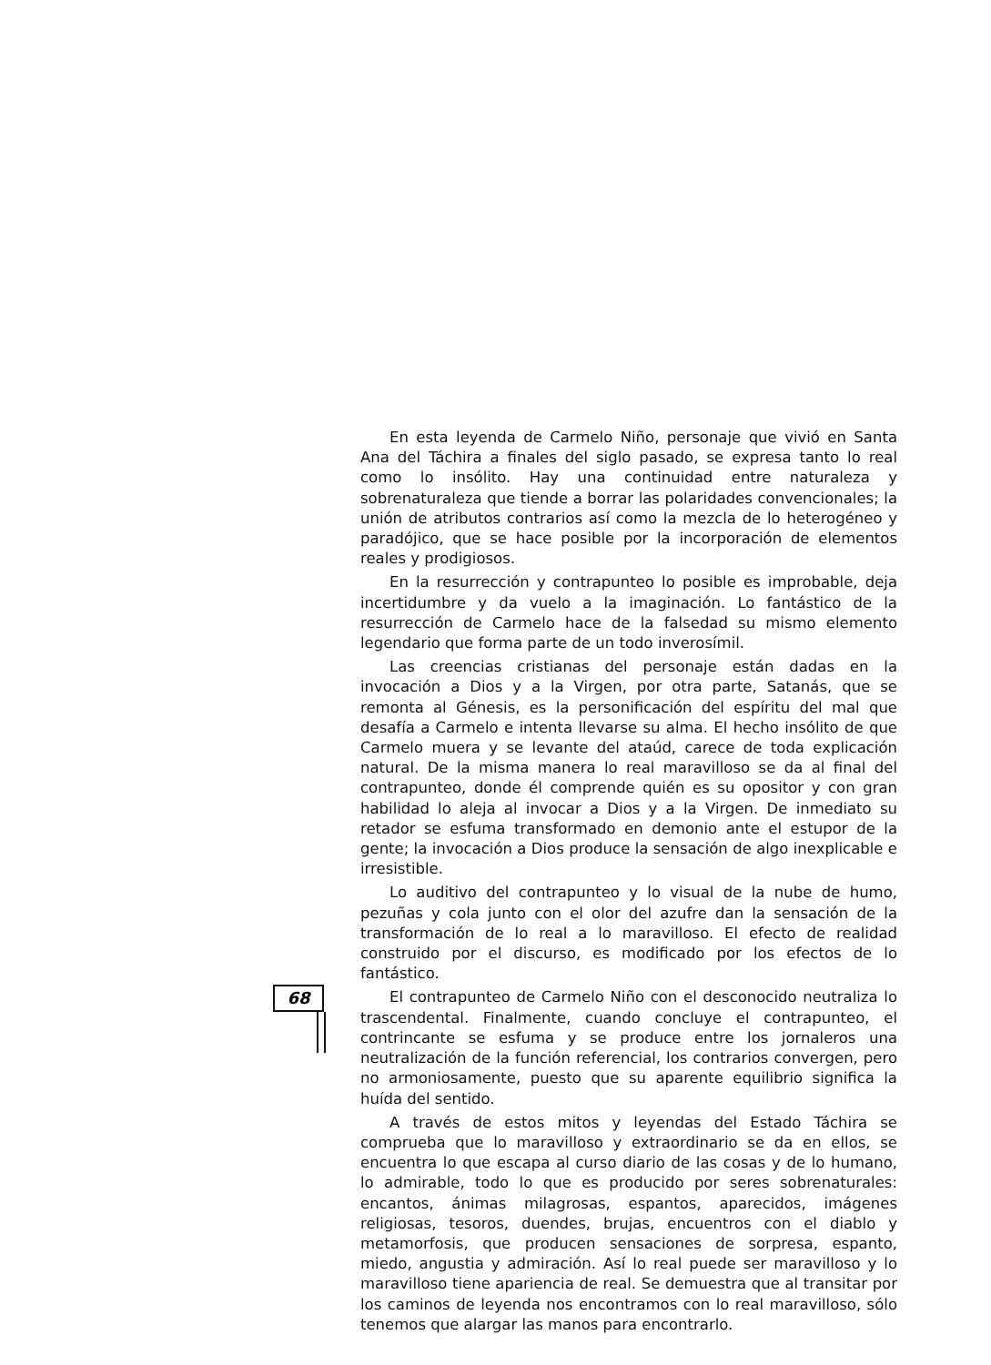68
En esta leyenda de Carmelo Niño, personaje que vivió en Santa Ana del Táchira a finales del siglo pasado, se expresa tanto lo real como lo insólito. Hay una continuidad entre naturaleza y sobrenaturaleza que tiende a borrar las polaridades convencionales; la unión de atributos contrarios así como la mezcla de lo heterogéneo y paradójico, que se hace posible por la incorporación de elementos reales y prodigiosos.
En la resurrección y contrapunteo lo posible es improbable, deja incertidumbre y da vuelo a la imaginación. Lo fantástico de la resurrección de Carmelo hace de la falsedad su mismo elemento legendario que forma parte de un todo inverosímil.
Las creencias cristianas del personaje están dadas en la invocación a Dios y a la Virgen, por otra parte, Satanás, que se remonta al Génesis, es la personificación del espíritu del mal que desafía a Carmelo e intenta llevarse su alma. El hecho insólito de que Carmelo muera y se levante del ataúd, carece de toda explicación natural. De la misma manera lo real maravilloso se da al final del contrapunteo, donde él comprende quién es su opositor y con gran habilidad lo aleja al invocar a Dios y a la Virgen. De inmediato su retador se esfuma transformado en demonio ante el estupor de la gente; la invocación a Dios produce la sensación de algo inexplicable e irresistible.
Lo auditivo del contrapunteo y lo visual de la nube de humo, pezuñas y cola junto con el olor del azufre dan la sensación de la transformación de lo real a lo maravilloso. El efecto de realidad construido por el discurso, es modificado por los efectos de lo fantástico.
El contrapunteo de Carmelo Niño con el desconocido neutraliza lo trascendental. Finalmente, cuando concluye el contrapunteo, el contrincante se esfuma y se produce entre los jornaleros una neutralización de la función referencial, los contrarios convergen, pero no armoniosamente, puesto que su aparente equilibrio significa la huída del sentido.
A través de estos mitos y leyendas del Estado Táchira se comprueba que lo maravilloso y extraordinario se da en ellos, se encuentra lo que escapa al curso diario de las cosas y de lo humano, lo admirable, todo lo que es producido por seres sobrenaturales: encantos, ánimas milagrosas, espantos, aparecidos, imágenes religiosas, tesoros, duendes, brujas, encuentros con el diablo y metamorfosis, que producen sensaciones de sorpresa, espanto, miedo, angustia y admiración. Así lo real puede ser maravilloso y lo maravilloso tiene apariencia de real. Se demuestra que al transitar por los caminos de leyenda nos encontramos con lo real maravilloso, sólo tenemos que alargar las manos para encontrarlo.